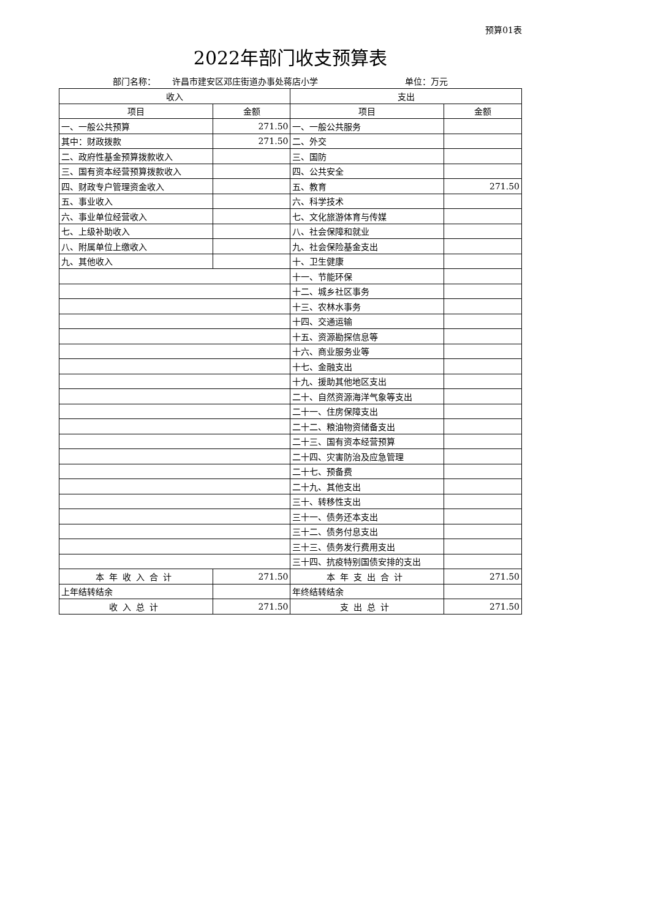预算01表
2022年部门收支预算表
部门名称： 许昌市建安区邓庄街道办事处蒋店小学 单位：万元
| 收入 | | 支出 | |
| --- | --- | --- | --- |
| 项目 | 金额 | 项目 | 金额 |
| 一、一般公共预算 | 271.50 | 一、一般公共服务 | |
| 其中：财政拨款 | 271.50 | 二、外交 | |
| 二、政府性基金预算拨款收入 | | 三、国防 | |
| 三、国有资本经营预算拨款收入 | | 四、公共安全 | |
| 四、财政专户管理资金收入 | | 五、教育 | 271.50 |
| 五、事业收入 | | 六、科学技术 | |
| 六、事业单位经营收入 | | 七、文化旅游体育与传媒 | |
| 七、上级补助收入 | | 八、社会保障和就业 | |
| 八、附属单位上缴收入 | | 九、社会保险基金支出 | |
| 九、其他收入 | | 十、卫生健康 | |
| | | 十一、节能环保 | |
| | | 十二、城乡社区事务 | |
| | | 十三、农林水事务 | |
| | | 十四、交通运输 | |
| | | 十五、资源勘探信息等 | |
| | | 十六、商业服务业等 | |
| | | 十七、金融支出 | |
| | | 十九、援助其他地区支出 | |
| | | 二十、自然资源海洋气象等支出 | |
| | | 二十一、住房保障支出 | |
| | | 二十二、粮油物资储备支出 | |
| | | 二十三、国有资本经营预算 | |
| | | 二十四、灾害防治及应急管理 | |
| | | 二十七、预备费 | |
| | | 二十九、其他支出 | |
| | | 三十、转移性支出 | |
| | | 三十一、债务还本支出 | |
| | | 三十二、债务付息支出 | |
| | | 三十三、债务发行费用支出 | |
| | | 三十四、抗疫特别国债安排的支出 | |
| 本年收入合计 | 271.50 | 本年支出合计 | 271.50 |
| 上年结转结余 | | 年终结转结余 | |
| 收入总计 | 271.50 | 支出总计 | 271.50 |